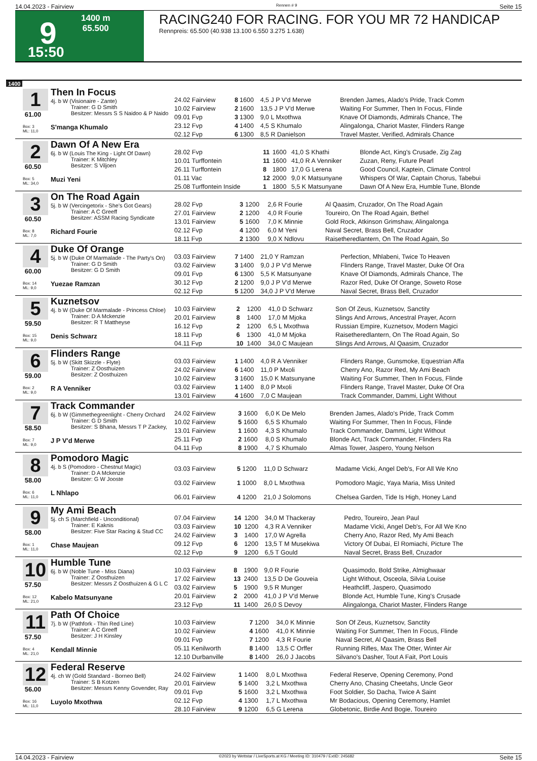14.04.2023 - Fairview Rennen # 9 Seite 15
9
1400 m
65.500
15:50
RACING240 FOR RACING. FOR YOU MR 72 HANDICAP
Rennpreis: 65.500 (40.938 13.100 6.550 3.275 1.638)
1400
1
61.00
Box: 3
ML: 11,0
Then In Focus
4j. b W (Visionaire - Zante)
Trainer: G D Smith
Besitzer: Messrs S S Naidoo & P Naido
S'manga Khumalo
| 24.02 Fairview | 8 | 1600 | 4,5 J P V'd Merwe | Brenden James, Alado's Pride, Track Comm |
| 10.02 Fairview | 2 | 1600 | 13,5 J P V'd Merwe | Waiting For Summer, Then In Focus, Flinde |
| 09.01 Fvp | 3 | 1300 | 9,0 L Mxothwa | Knave Of Diamonds, Admirals Chance, The |
| 23.12 Fvp | 4 | 1400 | 4,5 S Khumalo | Alingalonga, Chariot Master, Flinders Range |
| 02.12 Fvp | 6 | 1300 | 8,5 R Danielson | Travel Master, Verified, Admirals Chance |
2
60.50
Box: 5
ML: 34,0
Dawn Of A New Era
6j. b W (Louis The King - Light Of Dawn)
Trainer: K Mitchley
Besitzer: S Viljoen
Muzi Yeni
| 28.02 Fvp | 11 | 1600 | 41,0 S Khathi | Blonde Act, King's Crusade, Zig Zag |
| 10.01 Turffontein | 11 | 1600 | 41,0 R A Venniker | Zuzan, Reny, Future Pearl |
| 26.11 Turffontein | 8 | 1800 | 17,0 G Lerena | Good Council, Kaptein, Climate Control |
| 01.11 Vac | 12 | 2000 | 9,0 K Matsunyane | Whispers Of War, Captain Chorus, Tabebui |
| 25.08 Turffontein Inside | 1 | 1800 | 5,5 K Matsunyane | Dawn Of A New Era, Humble Tune, Blonde |
3
60.50
Box: 8
ML: 7,0
On The Road Again
5j. b W (Vercingetorix - She's Got Gears)
Trainer: A C Greeff
Besitzer: ASSM Racing Syndicate
Richard Fourie
| 28.02 Fvp | 3 | 1200 | 2,6 R Fourie | Al Qaasim, Cruzador, On The Road Again |
| 27.01 Fairview | 2 | 1200 | 4,0 R Fourie | Toureiro, On The Road Again, Bethel |
| 13.01 Fairview | 5 | 1600 | 7,0 K Minnie | Gold Rock, Atkinson Grimshaw, Alingalonga |
| 02.12 Fvp | 4 | 1200 | 6,0 M Yeni | Naval Secret, Brass Bell, Cruzador |
| 18.11 Fvp | 2 | 1300 | 9,0 X Ndlovu | Raisetheredlantern, On The Road Again, So |
4
60.00
Box: 14
ML: 9,0
Duke Of Orange
5j. b W (Duke Of Marmalade - The Party's On)
Trainer: G D Smith
Besitzer: G D Smith
Yuezae Ramzan
| 03.03 Fairview | 7 | 1400 | 21,0 Y Ramzan | Perfection, Mhlabeni, Twice To Heaven |
| 03.02 Fairview | 3 | 1400 | 9,0 J P V'd Merwe | Flinders Range, Travel Master, Duke Of Ora |
| 09.01 Fvp | 6 | 1300 | 5,5 K Matsunyane | Knave Of Diamonds, Admirals Chance, The |
| 30.12 Fvp | 2 | 1200 | 9,0 J P V'd Merwe | Razor Red, Duke Of Orange, Soweto Rose |
| 02.12 Fvp | 5 | 1200 | 34,0 J P V'd Merwe | Naval Secret, Brass Bell, Cruzador |
5
59.50
Box: 15
ML: 9,0
Kuznetsov
4j. b W (Duke Of Marmalade - Princess Chloe)
Trainer: D A Mckenzie
Besitzer: R T Mattheyse
Denis Schwarz
| 10.03 Fairview | 2 | 1200 | 41,0 D Schwarz | Son Of Zeus, Kuznetsov, Sanctity |
| 20.01 Fairview | 8 | 1400 | 17,0 M Mjoka | Slings And Arrows, Ancestral Prayer, Acorn |
| 16.12 Fvp | 2 | 1200 | 6,5 L Mxothwa | Russian Empire, Kuznetsov, Modern Magici |
| 18.11 Fvp | 6 | 1300 | 41,0 M Mjoka | Raisetheredlantern, On The Road Again, So |
| 04.11 Fvp | 10 | 1400 | 34,0 C Maujean | Slings And Arrows, Al Qaasim, Cruzador |
6
59.00
Box: 2
ML: 9,0
Flinders Range
5j. b W (Skitt Skizzle - Flyte)
Trainer: Z Oosthuizen
Besitzer: Z Oosthuizen
R A Venniker
| 03.03 Fairview | 1 | 1400 | 4,0 R A Venniker | Flinders Range, Gunsmoke, Equestrian Affa |
| 24.02 Fairview | 6 | 1400 | 11,0 P Mxoli | Cherry Ano, Razor Red, My Ami Beach |
| 10.02 Fairview | 3 | 1600 | 15,0 K Matsunyane | Waiting For Summer, Then In Focus, Flinde |
| 03.02 Fairview | 1 | 1400 | 8,0 P Mxoli | Flinders Range, Travel Master, Duke Of Ora |
| 13.01 Fairview | 4 | 1600 | 7,0 C Maujean | Track Commander, Dammi, Light Without |
7
58.50
Box: 7
ML: 9,0
Track Commander
6j. b W (Gimmethegreenlight - Cherry Orchard
Trainer: G D Smith
Besitzer: S Bhana, Messrs T P Zackey,
J P V'd Merwe
| 24.02 Fairview | 3 | 1600 | 6,0 K De Melo | Brenden James, Alado's Pride, Track Comm |
| 10.02 Fairview | 5 | 1600 | 6,5 S Khumalo | Waiting For Summer, Then In Focus, Flinde |
| 13.01 Fairview | 1 | 1600 | 4,3 S Khumalo | Track Commander, Dammi, Light Without |
| 25.11 Fvp | 2 | 1600 | 8,0 S Khumalo | Blonde Act, Track Commander, Flinders Ra |
| 04.11 Fvp | 8 | 1900 | 4,7 S Khumalo | Almas Tower, Jaspero, Young Nelson |
8
58.00
Box: 6
ML: 11,0
Pomodoro Magic
4j. b S (Pomodoro - Chestnut Magic)
Trainer: D A Mckenzie
Besitzer: G W Jooste
L Nhlapo
| 03.03 Fairview | 5 | 1200 | 11,0 D Schwarz | Madame Vicki, Angel Deb's, For All We Kno |
| 03.02 Fairview | 1 | 1000 | 8,0 L Mxothwa | Pomodoro Magic, Yaya Maria, Miss United |
| 06.01 Fairview | 4 | 1200 | 21,0 J Solomons | Chelsea Garden, Tide Is High, Honey Land |
9
58.00
Box: 1
ML: 11,0
My Ami Beach
5j. ch S (Marchfield - Unconditional)
Trainer: E Kaknis
Besitzer: Five Star Racing & Stud CC
Chase Maujean
| 07.04 Fairview | 14 | 1200 | 34,0 M Thackeray | Pedro, Toureiro, Jean Paul |
| 03.03 Fairview | 10 | 1200 | 4,3 R A Venniker | Madame Vicki, Angel Deb's, For All We Kno |
| 24.02 Fairview | 3 | 1400 | 17,0 W Agrella | Cherry Ano, Razor Red, My Ami Beach |
| 09.12 Fvp | 6 | 1200 | 13,5 T M Musekiwa | Victory Of Dubai, El Romiachi, Picture The |
| 02.12 Fvp | 9 | 1200 | 6,5 T Gould | Naval Secret, Brass Bell, Cruzador |
10
57.50
Box: 12
ML: 21,0
Humble Tune
6j. b W (Noble Tune - Miss Diana)
Trainer: Z Oosthuizen
Besitzer: Messrs Z Oosthuizen & G L C
Kabelo Matsunyane
| 10.03 Fairview | 8 | 1900 | 9,0 R Fourie | Quasimodo, Bold Strike, Almighwaar |
| 17.02 Fairview | 13 | 2400 | 13,5 D De Gouveia | Light Without, Osceola, Silvia Louise |
| 03.02 Fairview | 5 | 1900 | 9,5 R Munger | Heathcliff, Jaspero, Quasimodo |
| 20.01 Fairview | 2 | 2000 | 41,0 J P V'd Merwe | Blonde Act, Humble Tune, King's Crusade |
| 23.12 Fvp | 11 | 1400 | 26,0 S Devoy | Alingalonga, Chariot Master, Flinders Range |
11
57.50
Box: 4
ML: 21,0
Path Of Choice
7j. b W (Pathfork - Thin Red Line)
Trainer: A C Greeff
Besitzer: J H Kinsley
Kendall Minnie
| 10.03 Fairview | 7 | 1200 | 34,0 K Minnie | Son Of Zeus, Kuznetsov, Sanctity |
| 10.02 Fairview | 4 | 1600 | 41,0 K Minnie | Waiting For Summer, Then In Focus, Flinde |
| 09.01 Fvp | 7 | 1200 | 4,3 R Fourie | Naval Secret, Al Qaasim, Brass Bell |
| 05.11 Kenilworth | 8 | 1400 | 13,5 C Orffer | Running Rifles, Max The Otter, Winter Air |
| 12.10 Durbanville | 8 | 1400 | 26,0 J Jacobs | Silvano's Dasher, Tout A Fait, Port Louis |
12
56.00
Box: 16
ML: 11,0
Federal Reserve
4j. ch W (Gold Standard - Borneo Bell)
Trainer: S B Kotzen
Besitzer: Messrs Kenny Govender, Ray
Luyolo Mxothwa
| 24.02 Fairview | 1 | 1400 | 8,0 L Mxothwa | Federal Reserve, Opening Ceremony, Pond |
| 20.01 Fairview | 5 | 1400 | 3,2 L Mxothwa | Cherry Ano, Chasing Cheetahs, Uncle Geor |
| 09.01 Fvp | 5 | 1600 | 3,2 L Mxothwa | Foot Soldier, So Dacha, Twice A Saint |
| 02.12 Fvp | 4 | 1300 | 1,7 L Mxothwa | Mr Bodacious, Opening Ceremony, Hamlet |
| 28.10 Fairview | 9 | 1200 | 6,5 G Lerena | Globetonic, Birdie And Bogie, Toureiro |
14.04.2023 - Fairview ©2023 by Wettstar / LiveSports.at KG / Meeting ID: 310479 / ExtID: 245682 Seite 15